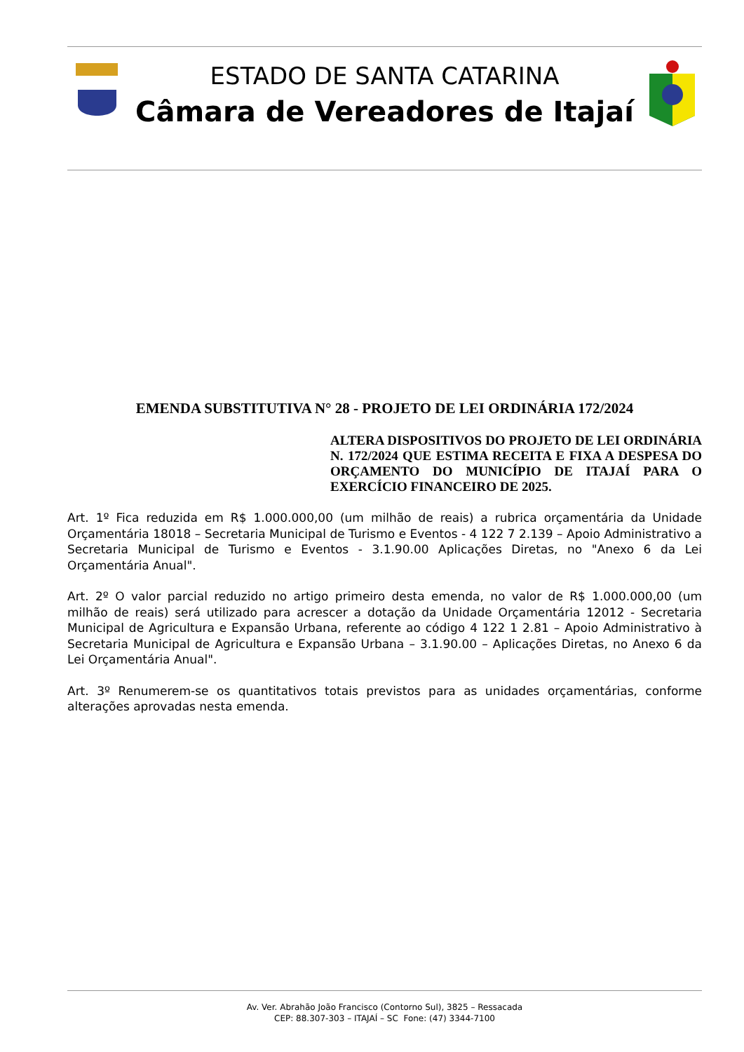ESTADO DE SANTA CATARINA
Câmara de Vereadores de Itajaí
EMENDA SUBSTITUTIVA N° 28 - PROJETO DE LEI ORDINÁRIA 172/2024
ALTERA DISPOSITIVOS DO PROJETO DE LEI ORDINÁRIA N. 172/2024 QUE ESTIMA RECEITA E FIXA A DESPESA DO ORÇAMENTO DO MUNICÍPIO DE ITAJAÍ PARA O EXERCÍCIO FINANCEIRO DE 2025.
Art. 1º Fica reduzida em R$ 1.000.000,00 (um milhão de reais) a rubrica orçamentária da Unidade Orçamentária 18018 – Secretaria Municipal de Turismo e Eventos - 4 122 7 2.139 – Apoio Administrativo a Secretaria Municipal de Turismo e Eventos - 3.1.90.00 Aplicações Diretas, no "Anexo 6 da Lei Orçamentária Anual".
Art. 2º O valor parcial reduzido no artigo primeiro desta emenda, no valor de R$ 1.000.000,00 (um milhão de reais) será utilizado para acrescer a dotação da Unidade Orçamentária 12012 - Secretaria Municipal de Agricultura e Expansão Urbana, referente ao código 4 122 1 2.81 – Apoio Administrativo à Secretaria Municipal de Agricultura e Expansão Urbana – 3.1.90.00 – Aplicações Diretas, no Anexo 6 da Lei Orçamentária Anual".
Art. 3º Renumerem-se os quantitativos totais previstos para as unidades orçamentárias, conforme alterações aprovadas nesta emenda.
Av. Ver. Abrahão João Francisco (Contorno Sul), 3825 – Ressacada
CEP: 88.307-303 – ITAJAÍ – SC Fone: (47) 3344-7100